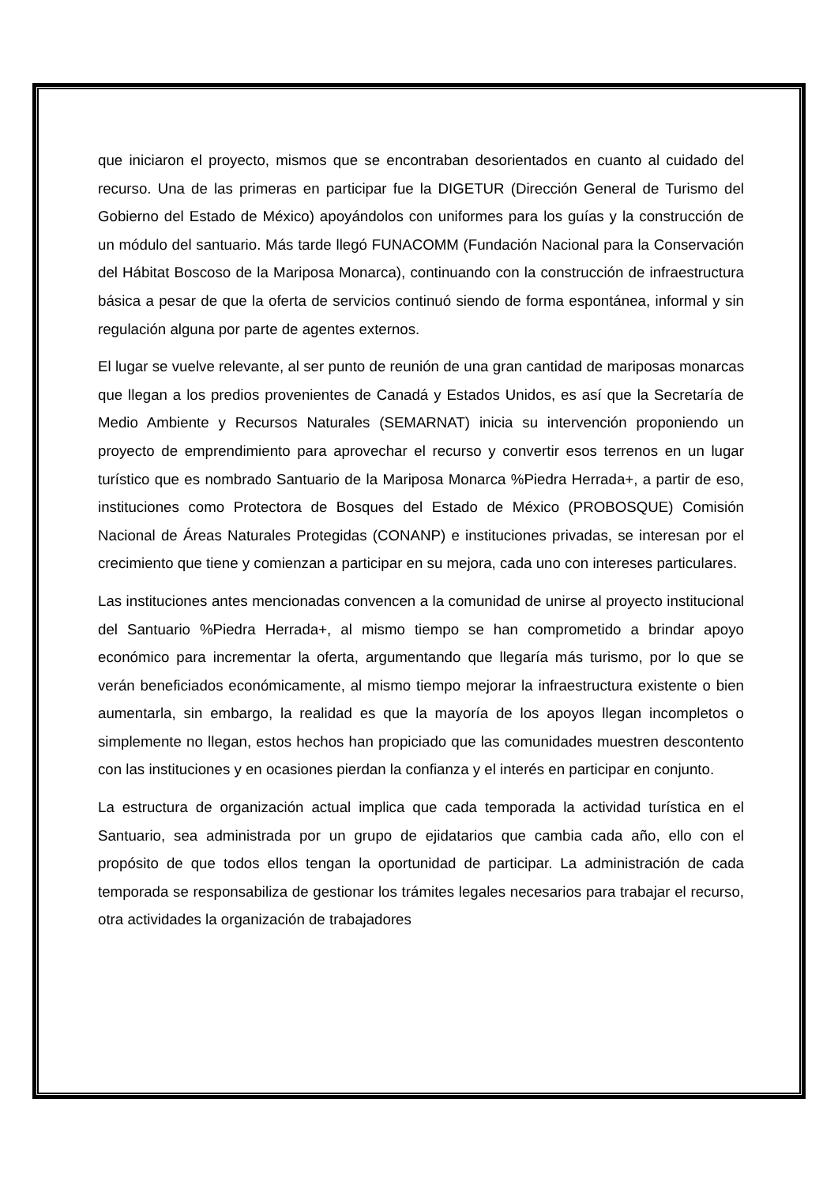que iniciaron el proyecto, mismos que se encontraban desorientados en cuanto al cuidado del recurso. Una de las primeras en participar fue la DIGETUR (Dirección General de Turismo del Gobierno del Estado de México) apoyándolos con uniformes para los guías y la construcción de un módulo del santuario. Más tarde llegó FUNACOMM (Fundación Nacional para la Conservación del Hábitat Boscoso de la Mariposa Monarca), continuando con la construcción de infraestructura básica a pesar de que la oferta de servicios continuó siendo de forma espontánea, informal y sin regulación alguna por parte de agentes externos.
El lugar se vuelve relevante, al ser punto de reunión de una gran cantidad de mariposas monarcas que llegan a los predios provenientes de Canadá y Estados Unidos, es así que la Secretaría de Medio Ambiente y Recursos Naturales (SEMARNAT) inicia su intervención proponiendo un proyecto de emprendimiento para aprovechar el recurso y convertir esos terrenos en un lugar turístico que es nombrado Santuario de la Mariposa Monarca %Piedra Herrada+, a partir de eso, instituciones como Protectora de Bosques del Estado de México (PROBOSQUE) Comisión Nacional de Áreas Naturales Protegidas (CONANP) e instituciones privadas, se interesan por el crecimiento que tiene y comienzan a participar en su mejora, cada uno con intereses particulares.
Las instituciones antes mencionadas convencen a la comunidad de unirse al proyecto institucional del Santuario %Piedra Herrada+, al mismo tiempo se han comprometido a brindar apoyo económico para incrementar la oferta, argumentando que llegaría más turismo, por lo que se verán beneficiados económicamente, al mismo tiempo mejorar la infraestructura existente o bien aumentarla, sin embargo, la realidad es que la mayoría de los apoyos llegan incompletos o simplemente no llegan, estos hechos han propiciado que las comunidades muestren descontento con las instituciones y en ocasiones pierdan la confianza y el interés en participar en conjunto.
La estructura de organización actual implica que cada temporada la actividad turística en el Santuario, sea administrada por un grupo de ejidatarios que cambia cada año, ello con el propósito de que todos ellos tengan la oportunidad de participar. La administración de cada temporada se responsabiliza de gestionar los trámites legales necesarios para trabajar el recurso, otra actividades la organización de trabajadores